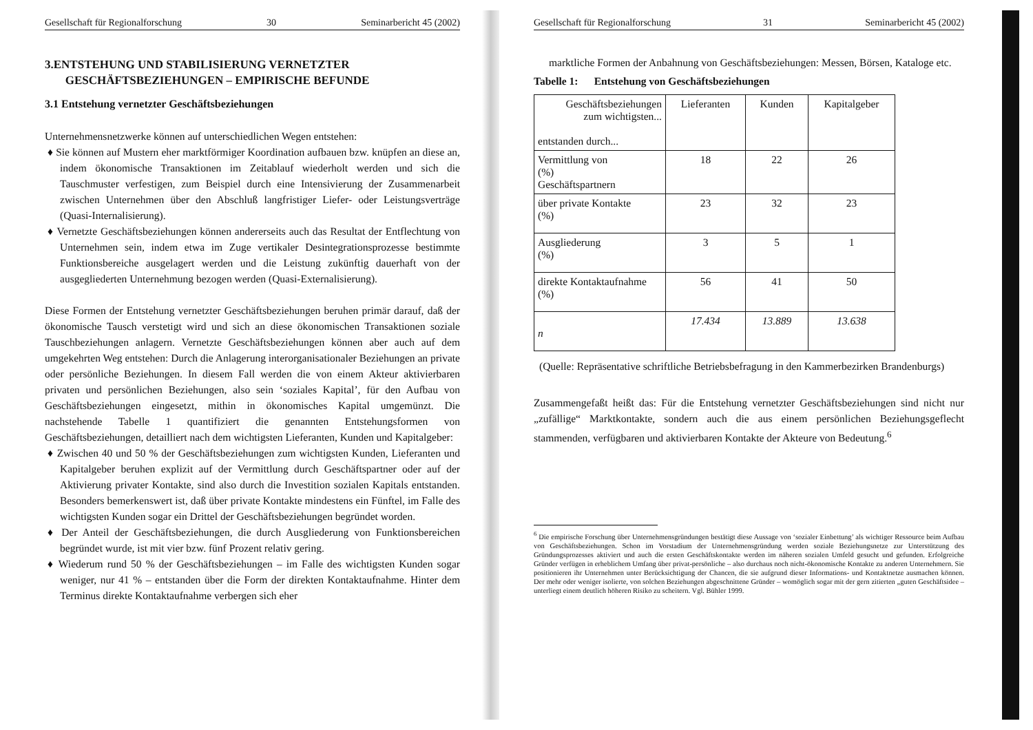Gesellschaft für Regionalforschung 30 Seminarbericht 45 (2002)
3.ENTSTEHUNG UND STABILISIERUNG VERNETZTER
GESCHÄFTSBEZIEHUNGEN – EMPIRISCHE BEFUNDE
3.1 Entstehung vernetzter Geschäftsbeziehungen
Unternehmensnetzwerke können auf unterschiedlichen Wegen entstehen:
♦ Sie können auf Mustern eher marktförmiger Koordination aufbauen bzw. knüpfen an diese an, indem ökonomische Transaktionen im Zeitablauf wiederholt werden und sich die Tauschmuster verfestigen, zum Beispiel durch eine Intensivierung der Zusammenarbeit zwischen Unternehmen über den Abschluß langfristiger Liefer- oder Leistungsverträge (Quasi-Internalisierung).
♦ Vernetzte Geschäftsbeziehungen können andererseits auch das Resultat der Entflechtung von Unternehmen sein, indem etwa im Zuge vertikaler Desintegrationsprozesse bestimmte Funktionsbereiche ausgelagert werden und die Leistung zukünftig dauerhaft von der ausgegliederten Unternehmung bezogen werden (Quasi-Externalisierung).
Diese Formen der Entstehung vernetzter Geschäftsbeziehungen beruhen primär darauf, daß der ökonomische Tausch verstetigt wird und sich an diese ökonomischen Transaktionen soziale Tauschbeziehungen anlagern. Vernetzte Geschäftsbeziehungen können aber auch auf dem umgekehrten Weg entstehen: Durch die Anlagerung interorganisationaler Beziehungen an private oder persönliche Beziehungen. In diesem Fall werden die von einem Akteur aktivierbaren privaten und persönlichen Beziehungen, also sein ‘soziales Kapital’, für den Aufbau von Geschäftsbeziehungen eingesetzt, mithin in ökonomisches Kapital umgemünzt. Die nachstehende Tabelle 1 quantifiziert die genannten Entstehungsformen von Geschäftsbeziehungen, detailliert nach dem wichtigsten Lieferanten, Kunden und Kapitalgeber:
♦ Zwischen 40 und 50 % der Geschäftsbeziehungen zum wichtigsten Kunden, Lieferanten und Kapitalgeber beruhen explizit auf der Vermittlung durch Geschäftspartner oder auf der Aktivierung privater Kontakte, sind also durch die Investition sozialen Kapitals entstanden. Besonders bemerkenswert ist, daß über private Kontakte mindestens ein Fünftel, im Falle des wichtigsten Kunden sogar ein Drittel der Geschäftsbeziehungen begründet worden.
♦ Der Anteil der Geschäftsbeziehungen, die durch Ausgliederung von Funktionsbereichen begründet wurde, ist mit vier bzw. fünf Prozent relativ gering.
♦ Wiederum rund 50 % der Geschäftsbeziehungen – im Falle des wichtigsten Kunden sogar weniger, nur 41 % – entstanden über die Form der direkten Kontaktaufnahme. Hinter dem Terminus direkte Kontaktaufnahme verbergen sich eher
Gesellschaft für Regionalforschung 31 Seminarbericht 45 (2002)
marktliche Formen der Anbahnung von Geschäftsbeziehungen: Messen, Börsen, Kataloge etc.
Tabelle 1: Entstehung von Geschäftsbeziehungen
| Geschäftsbeziehungen zum wichtigsten... entstanden durch... | Lieferanten | Kunden | Kapitalgeber |
| Vermittlung von (%) Geschäftspartnern | 18 | 22 | 26 |
| über private Kontakte (%) | 23 | 32 | 23 |
| Ausgliederung (%) | 3 | 5 | 1 |
| direkte Kontaktaufnahme (%) | 56 | 41 | 50 |
| n | 17.434 | 13.889 | 13.638 |
(Quelle: Repräsentative schriftliche Betriebsbefragung in den Kammerbezirken Brandenburgs)
Zusammengefaßt heißt das: Für die Entstehung vernetzter Geschäftsbeziehungen sind nicht nur „zufällige“ Marktkontakte, sondern auch die aus einem persönlichen Beziehungsgeflecht stammenden, verfügbaren und aktivierbaren Kontakte der Akteure von Bedeutung.<sup>6</sup>
<sup>6</sup> Die empirische Forschung über Unternehmensgründungen bestätigt diese Aussage von ‘sozialer Einbettung’ als wichtiger Ressource beim Aufbau von Geschäftsbeziehungen. Schon im Vorstadium der Unternehmensgründung werden soziale Beziehungsnetze zur Unterstützung des Gründungsprozesses aktiviert und auch die ersten Geschäftskontakte werden im näheren sozialen Umfeld gesucht und gefunden. Erfolgreiche Gründer verfügen in erheblichem Umfang über privat-persönliche – also durchaus noch nicht-ökonomische Kontakte zu anderen Unternehmern. Sie positionieren ihr Unternehmen unter Berücksichtigung der Chancen, die sie aufgrund dieser Informations- und Kontaktnetze ausmachen können. Der mehr oder weniger isolierte, von solchen Beziehungen abgeschnittene Gründer – womöglich sogar mit der gern zitierten „guten Geschäftsidee – unterliegt einem deutlich höheren Risiko zu scheitern. Vgl. Bühler 1999.